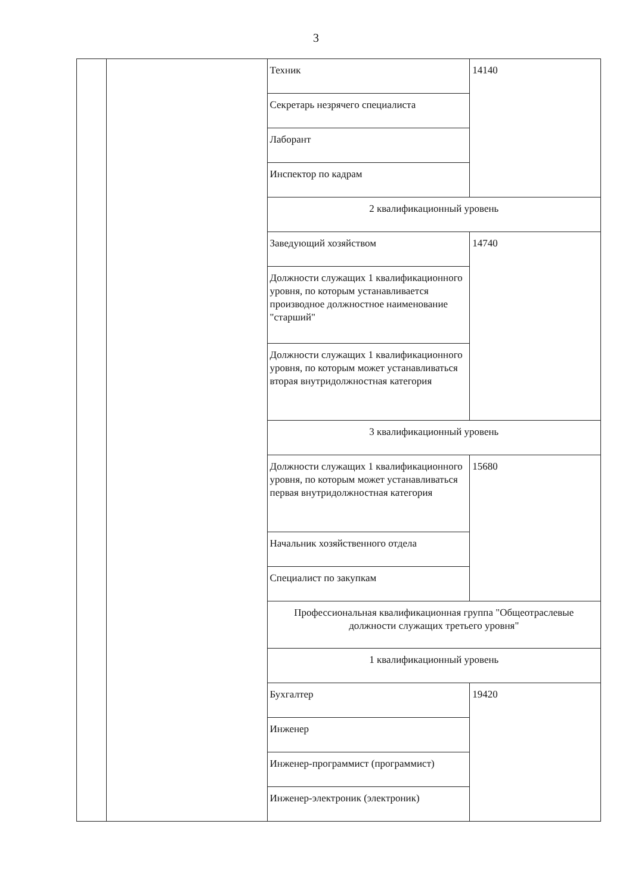3
| | | Техник | 14140 |
| | | Секретарь незрячего специалиста | |
| | | Лаборант | |
| | | Инспектор по кадрам | |
| | | 2 квалификационный уровень | |
| | | Заведующий хозяйством | 14740 |
| | | Должности служащих 1 квалификационного уровня, по которым устанавливается производное должностное наименование "старший" | |
| | | Должности служащих 1 квалификационного уровня, по которым может устанавливаться вторая внутридолжностная категория | |
| | | 3 квалификационный уровень | |
| | | Должности служащих 1 квалификационного уровня, по которым может устанавливаться первая внутридолжностная категория | 15680 |
| | | Начальник хозяйственного отдела | |
| | | Специалист по закупкам | |
| | | Профессиональная квалификационная группа "Общеотраслевые должности служащих третьего уровня" | |
| | | 1 квалификационный уровень | |
| | | Бухгалтер | 19420 |
| | | Инженер | |
| | | Инженер-программист (программист) | |
| | | Инженер-электроник (электроник) | |